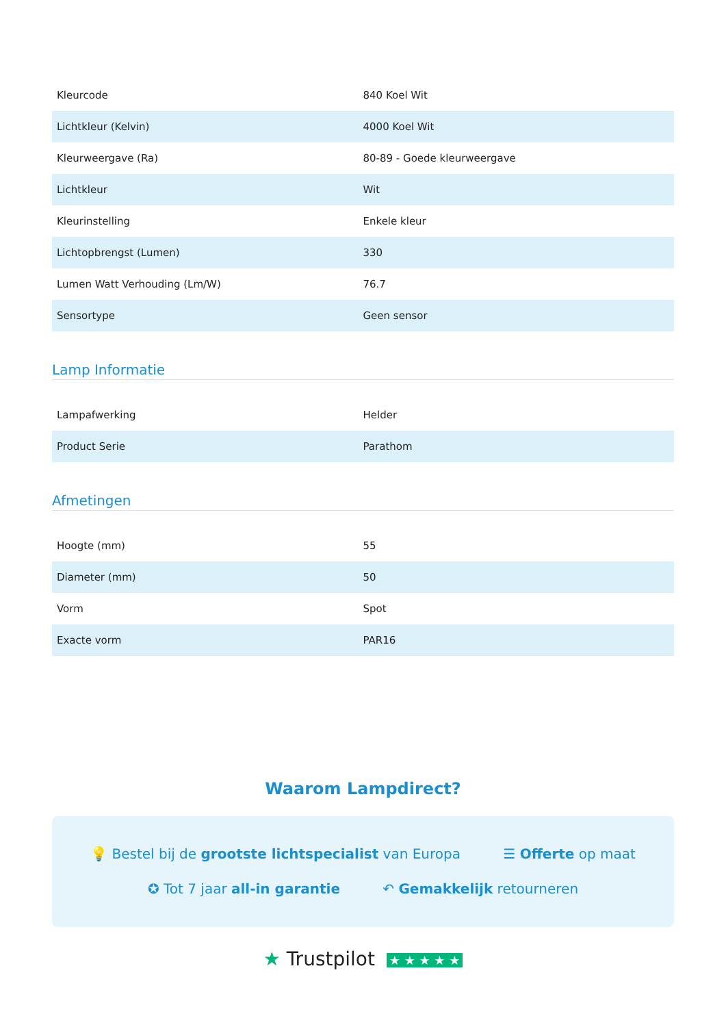| Kleurcode | 840 Koel Wit |
| Lichtkleur (Kelvin) | 4000 Koel Wit |
| Kleurweergave (Ra) | 80-89 - Goede kleurweergave |
| Lichtkleur | Wit |
| Kleurinstelling | Enkele kleur |
| Lichtopbrengst (Lumen) | 330 |
| Lumen Watt Verhouding (Lm/W) | 76.7 |
| Sensortype | Geen sensor |
Lamp Informatie
| Lampafwerking | Helder |
| Product Serie | Parathom |
Afmetingen
| Hoogte (mm) | 55 |
| Diameter (mm) | 50 |
| Vorm | Spot |
| Exacte vorm | PAR16 |
Waarom Lampdirect?
💡 Bestel bij de grootste lichtspecialist van Europa ☰ Offerte op maat
✪ Tot 7 jaar all-in garantie ↶ Gemakkelijk retourneren
★ Trustpilot ★ ★ ★ ★ ★